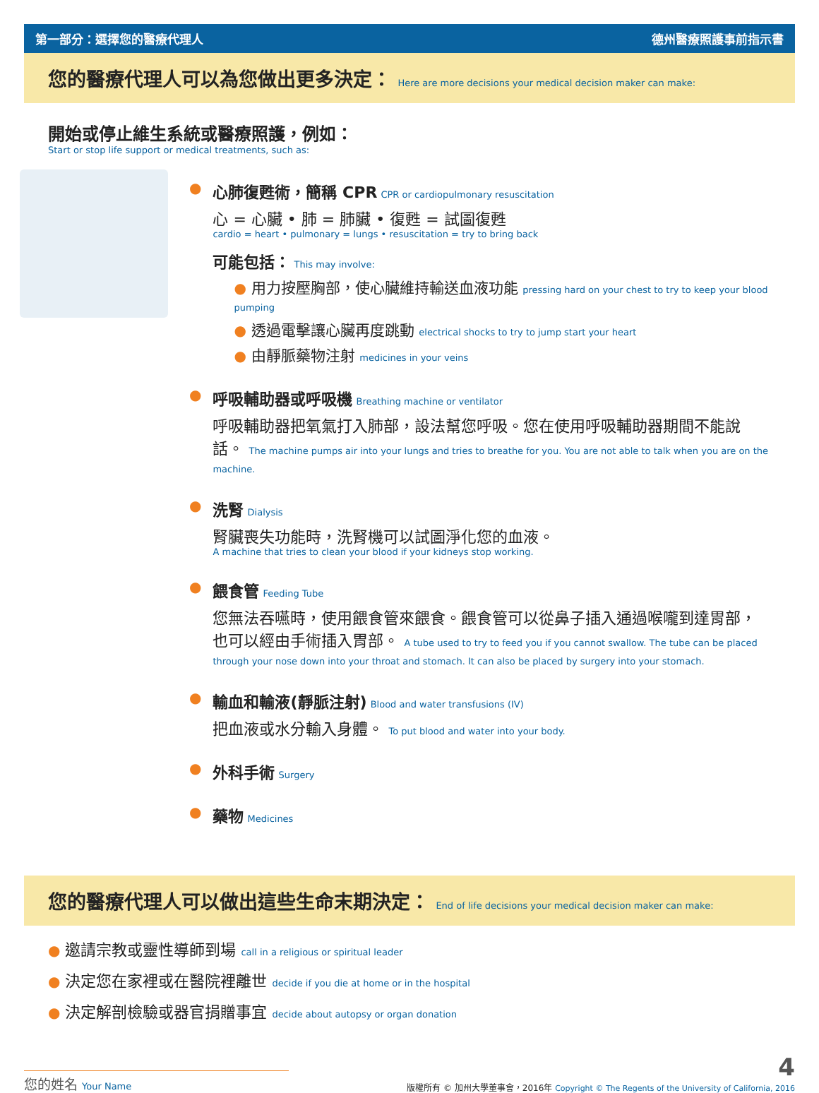第一部分：選擇您的醫療代理人 德州醫療照護事前指示書
您的醫療代理人可以為您做出更多決定： Here are more decisions your medical decision maker can make:
開始或停止維生系統或醫療照護，例如：
Start or stop life support or medical treatments, such as:
● 心肺復甦術，簡稱 CPR
CPR or cardiopulmonary resuscitation
心 = 心臟 • 肺 = 肺臟 • 復甦 = 試圖復甦
cardio = heart • pulmonary = lungs • resuscitation = try to bring back
可能包括：
This may involve:
● 用力按壓胸部，使心臟維持輸送血液功能 pressing hard on your chest to try to keep your blood pumping
● 透過電擊讓心臟再度跳動 electrical shocks to try to jump start your heart
● 由靜脈藥物注射 medicines in your veins
● 呼吸輔助器或呼吸機
Breathing machine or ventilator
呼吸輔助器把氧氣打入肺部，設法幫您呼吸。您在使用呼吸輔助器期間不能說話。 The machine pumps air into your lungs and tries to breathe for you. You are not able to talk when you are on the machine.
● 洗腎
Dialysis
腎臟喪失功能時，洗腎機可以試圖淨化您的血液。
A machine that tries to clean your blood if your kidneys stop working.
● 餵食管
Feeding Tube
您無法吞嚥時，使用餵食管來餵食。餵食管可以從鼻子插入通過喉嚨到達胃部，也可以經由手術插入胃部。 A tube used to try to feed you if you cannot swallow. The tube can be placed through your nose down into your throat and stomach. It can also be placed by surgery into your stomach.
● 輸血和輸液(靜脈注射)
Blood and water transfusions (IV)
把血液或水分輸入身體。 To put blood and water into your body.
● 外科手術
Surgery
● 藥物
Medicines
您的醫療代理人可以做出這些生命末期決定： End of life decisions your medical decision maker can make:
● 邀請宗教或靈性導師到場 call in a religious or spiritual leader
● 決定您在家裡或在醫院裡離世 decide if you die at home or in the hospital
● 決定解剖檢驗或器官捐贈事宜 decide about autopsy or organ donation
您的姓名 Your Name
4
版權所有 © 加州大學董事會，2016年 Copyright © The Regents of the University of California, 2016